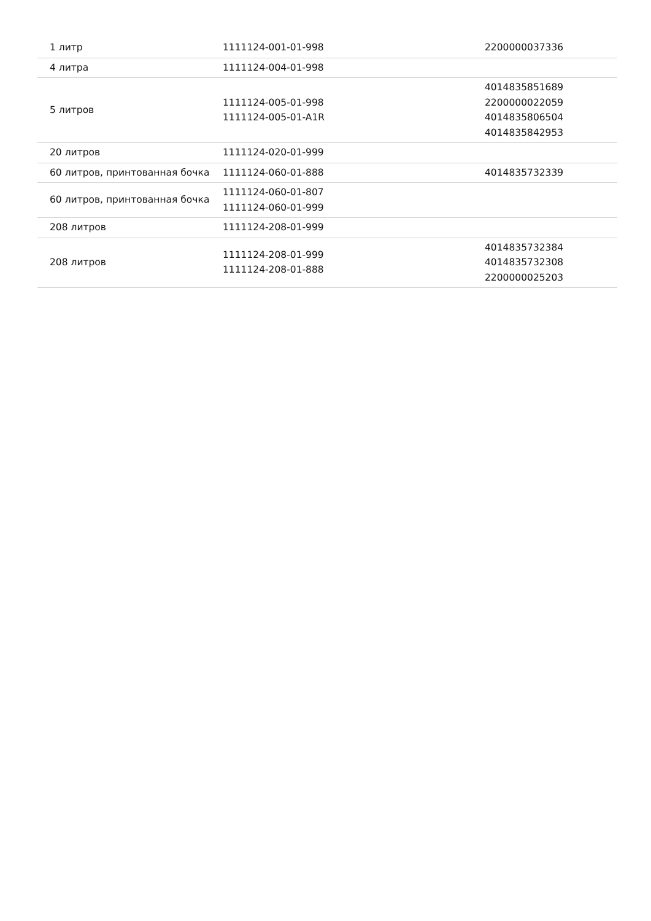| 1 литр | 1111124-001-01-998 | 2200000037336 |
| 4 литра | 1111124-004-01-998 | |
| 5 литров | 1111124-005-01-998 1111124-005-01-A1R | 4014835851689 2200000022059 4014835806504 4014835842953 |
| 20 литров | 1111124-020-01-999 | |
| 60 литров, принтованная бочка | 1111124-060-01-888 | 4014835732339 |
| 60 литров, принтованная бочка | 1111124-060-01-807 1111124-060-01-999 | |
| 208 литров | 1111124-208-01-999 | |
| 208 литров | 1111124-208-01-999 1111124-208-01-888 | 4014835732384 4014835732308 2200000025203 |